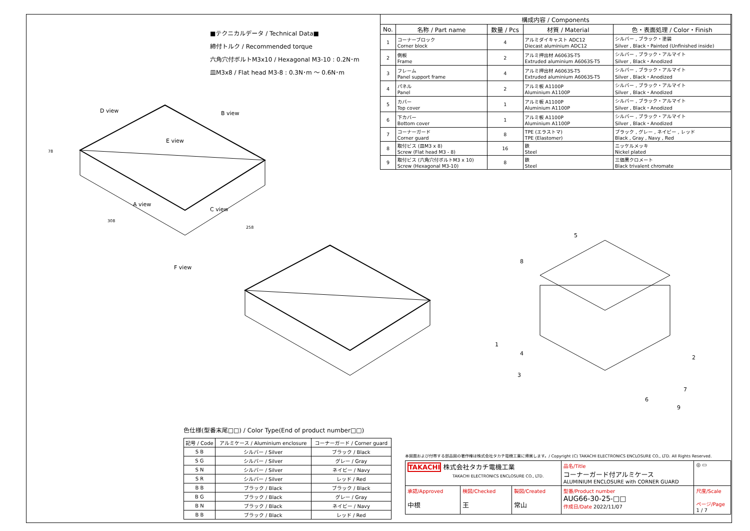■テクニカルデータ / Technical Data■
締付トルク / Recommended torque
六角穴付ボルトM3x10 / Hexagonal M3-10 : 0.2N･m
皿M3x8 / Flat head M3-8 : 0.3N･m ～ 0.6N･m
D view B view
E view
A view
C view
F view
78
308
258
5
8
1
4
3
6
9
7
2
| 構成内容 / Components | | | | |
| --- | --- | --- | --- | --- |
| No. | 名称 / Part name | 数量 / Pcs | 材質 / Material | 色・表面処理 / Color・Finish |
| 1 | コーナーブロック Corner block | 4 | アルミダイキャスト ADC12 Diecast aluminium ADC12 | シルバー , ブラック・塗装 Silver , Black・Painted (Unfinished inside) |
| 2 | 側板 Frame | 2 | アルミ押出材 A6063S-T5 Extruded aluminium A6063S-T5 | シルバー , ブラック・アルマイト Silver , Black・Anodized |
| 3 | フレーム Panel support frame | 4 | アルミ押出材 A6063S-T5 Extruded aluminium A6063S-T5 | シルバー , ブラック・アルマイト Silver , Black・Anodized |
| 4 | パネル Panel | 2 | アルミ板 A1100P Aluminium A1100P | シルバー , ブラック・アルマイト Silver , Black・Anodized |
| 5 | カバー Top cover | 1 | アルミ板 A1100P Aluminium A1100P | シルバー , ブラック・アルマイト Silver , Black・Anodized |
| 6 | 下カバー Bottom cover | 1 | アルミ板 A1100P Aluminium A1100P | シルバー , ブラック・アルマイト Silver , Black・Anodized |
| 7 | コーナーガード Corner guard | 8 | TPE (エラストマ) TPE (Elastomer) | ブラック , グレー , ネイビー , レッド Black , Gray , Navy , Red |
| 8 | 取付ビス (皿M3 x 8) Screw (Flat head M3 - 8) | 16 | 鉄 Steel | ニッケルメッキ Nickel plated |
| 9 | 取付ビス (六角穴付ボルトM3 x 10) Screw (Hexagonal M3-10) | 8 | 鉄 Steel | 三価黒クロメート Black trivalent chromate |
色仕様(型番末尾□□) / Color Type(End of product number□□)
| 記号 / Code | アルミケース / Aluminium enclosure | コーナーガード / Corner guard |
| --- | --- | --- |
| S B | シルバー / Silver | ブラック / Black |
| S G | シルバー / Silver | グレー / Gray |
| S N | シルバー / Silver | ネイビー / Navy |
| S R | シルバー / Silver | レッド / Red |
| B B | ブラック / Black | ブラック / Black |
| B G | ブラック / Black | グレー / Gray |
| B N | ブラック / Black | ネイビー / Navy |
| B B | ブラック / Black | レッド / Red |
本図面および付帯する部品図の著作権は株式会社タカチ電機工業に帰属します。/ Copyright (C) TAKACHI ELECTRONICS ENCLOSURE CO., LTD. All Rights Reserved.
| TAKACHI 株式会社タカチ電機工業 TAKACHI ELECTRONICS ENCLOSURE CO., LTD. | | | 品名/Title コーナーガード付アルミケース ALUMINIUM ENCLOSURE with CORNER GUARD | ◎ ▭ |
| 承認/Approved 中根 | 検図/Checked 王 | 製図/Created 常山 | 型番/Product number AUG66-30-25-□□ 作成日/Date 2022/11/07 | 尺度/Scale ページ/Page 1 / 7 |